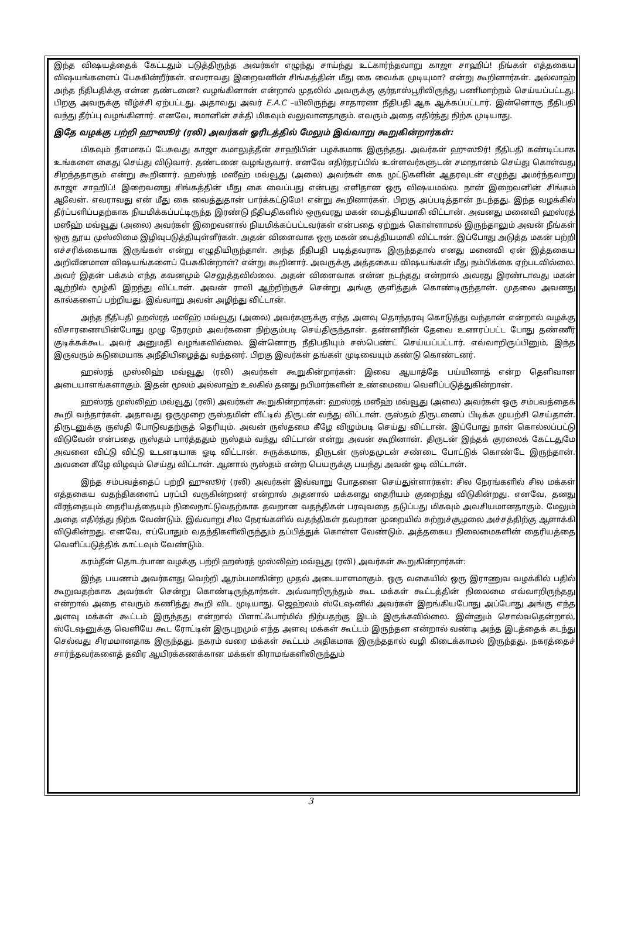இந்த விஷயத்தைக் கேட்டதும் படுத்திருந்த அவர்கள் எழுந்து சாய்ந்து உட்கார்ந்தவாறு காஜா சாஹிப்! நீங்கள் எத்தகைய விஷயங்களைப் பேசுகின்றீர்கள். எவராவது இறைவனின் சிங்கத்தின் மீது கை வைக்க முடியுமா? என்று கூறினார்கள். அல்லாஹ் அந்த நீதிபதிக்கு என்ன தண்டனை? வழங்கினான் என்றால் முதலில் அவருக்கு குர்தாஸ்பூரிலிருந்து பணிமாற்றம் செய்யப்பட்டது. பிறகு அவருக்கு வீழ்ச்சி ஏற்பட்டது. அதாவது அவர் E.A.C –யிலிருந்து சாதாரண நீதிபதி ஆக ஆக்கப்பட்டார். இன்னொரு நீதிபதி வந்து தீர்ப்பு வழங்கினார். எனவே, ஈமானின் சக்தி மிகவும் வலுவானதாகும். எவரும் அதை எதிர்த்து நிற்க முடியாது.
இதே வழக்கு பற்றி ஹுஸூர் (ரலி) அவர்கள் ஓரிடத்தில் மேலும் இவ்வாறு கூறுகின்றார்கள்:
மிகவும் நீளமாகப் பேசுவது காஜா கமாலுத்தீன் சாஹிபின் பழக்கமாக இருந்தது. அவர்கள் ஹுஸூர்! நீதிபதி கண்டிப்பாக உங்களை கைது செய்து விடுவார். தண்டனை வழங்குவார். எனவே எதிர்தரப்பில் உள்ளவர்களுடன் சமாதானம் செய்து கொள்வது சிறந்ததாகும் என்று கூறினார். ஹஸ்ரத் மஸீஹ் மவ்வூது (அலை) அவர்கள் கை முட்டுகளின் ஆதரவுடன் எழுந்து அமர்ந்தவாறு காஜா சாஹிப்! இறைவனது சிங்கத்தின் மீது கை வைப்பது என்பது எளிதான ஒரு விஷயமல்ல. நான் இறைவனின் சிங்கம் ஆவேன். எவராவது என் மீது கை வைத்துதான் பார்க்கட்டுமே! என்று கூறினார்கள். பிறகு அப்படித்தான் நடந்தது. இந்த வழக்கில் தீர்ப்பளிப்பதற்காக நியமிக்கப்பட்டிருந்த இரண்டு நீதிபதிகளில் ஒருவரது மகன் பைத்தியமாகி விட்டான். அவனது மனைவி ஹஸ்ரத் மஸீஹ் மவ்வூது (அலை) அவர்கள் இறைவனால் நியமிக்கப்பட்டவர்கள் என்பதை ஏற்றுக் கொள்ளாமல் இருந்தாலும் அவன் நீங்கள் ஒரு தூய முஸ்லிமை இழிவுபடுத்தியுள்ளீர்கள். அதன் விளைவாக ஒரு மகன் பைத்தியமாகி விட்டான். இப்போது அடுத்த மகன் பற்றி எச்சரிக்கையாக இருங்கள் என்று எழுதியிருந்தாள். அந்த நீதிபதி படித்தவராக இருந்ததால் எனது மனைவி ஏன் இத்தகைய அறிவீனமான விஷயங்களைப் பேசுகின்றாள்? என்று கூறினார். அவருக்கு அத்தகைய விஷயங்கள் மீது நம்பிக்கை ஏற்படவில்லை. அவர் இதன் பக்கம் எந்த கவனமும் செலுத்தவில்லை. அதன் விளைவாக என்ன நடந்தது என்றால் அவரது இரண்டாவது மகன் ஆற்றில் மூழ்கி இறந்து விட்டான். அவன் ராவி ஆற்றிற்குச் சென்று அங்கு குளித்துக் கொண்டிருந்தான். முதலை அவனது கால்களைப் பற்றியது. இவ்வாறு அவன் அழிந்து விட்டான்.
அந்த நீதிபதி ஹஸ்ரத் மஸீஹ் மவ்வூது (அலை) அவர்களுக்கு எந்த அளவு தொந்தரவு கொடுத்து வந்தான் என்றால் வழக்கு விசாரணையின்போது முழு நேரமும் அவர்களை நிற்கும்படி செய்திருந்தான். தண்ணீரின் தேவை உணரப்பட்ட போது தண்ணீர் குடிக்கக்கூட அவர் அனுமதி வழங்கவில்லை. இன்னொரு நீதிபதியும் சஸ்பெண்ட் செய்யப்பட்டார். எவ்வாறிருப்பினும், இந்த இருவரும் கடுமையாக அநீதியிழைத்து வந்தனர். பிறகு இவர்கள் தங்கள் முடிவையும் கண்டு கொண்டனர்.
ஹஸ்ரத் முஸ்லிஹ் மவ்வூது (ரலி) அவர்கள் கூறுகின்றார்கள்: இவை ஆயாத்தே பய்யினாத் என்ற தெளிவான அடையாளங்களாகும். இதன் மூலம் அல்லாஹ் உலகில் தனது நபிமார்களின் உண்மையை வெளிப்படுத்துகின்றான்.
ஹஸ்ரத் முஸ்லிஹ் மவ்வூது (ரலி) அவர்கள் கூறுகின்றார்கள்: ஹஸ்ரத் மஸீஹ் மவ்வூது (அலை) அவர்கள் ஒரு சம்பவத்தைக் கூறி வந்தார்கள். அதாவது ஒருமுறை ருஸ்தமின் வீட்டில் திருடன் வந்து விட்டான். ருஸ்தம் திருடனைப் பிடிக்க முயற்சி செய்தான். திருடனுக்கு குஸ்தி போடுவதற்குத் தெரியும். அவன் ருஸ்தமை கீழே விழும்படி செய்து விட்டான். இப்போது நான் கொல்லப்பட்டு விடுவேன் என்பதை ருஸ்தம் பார்த்ததும் ருஸ்தம் வந்து விட்டான் என்று அவன் கூறினான். திருடன் இந்தக் குரலைக் கேட்டதுமே அவனை விட்டு விட்டு உடனடியாக ஓடி விட்டான். சுருக்கமாக, திருடன் ருஸ்தமுடன் சண்டை போட்டுக் கொண்டே இருந்தான். அவனை கீழே விழவும் செய்து விட்டான். ஆனால் ருஸ்தம் என்ற பெயருக்கு பயந்து அவன் ஓடி விட்டான்.
இந்த சம்பவத்தைப் பற்றி ஹுஸூர் (ரலி) அவர்கள் இவ்வாறு போதனை செய்துள்ளார்கள்: சில நேரங்களில் சில மக்கள் எத்தகைய வதந்திகளைப் பரப்பி வருகின்றனர் என்றால் அதனால் மக்களது தைரியம் குறைந்து விடுகின்றது. எனவே, தனது வீரத்தையும் தைரியத்தையும் நிலைநாட்டுவதற்காக தவறான வதந்திகள் பரவுவதை தடுப்பது மிகவும் அவசியமானதாகும். மேலும் அதை எதிர்த்து நிற்க வேண்டும். இவ்வாறு சில நேரங்களில் வதந்திகள் தவறான முறையில் சுற்றுச்சூழலை அச்சத்திற்கு ஆளாக்கி விடுகின்றது. எனவே, எப்போதும் வதந்திகளிலிருந்தும் தப்பித்துக் கொள்ள வேண்டும். அத்தகைய நிலைமைகளின் தைரியத்தை வெளிப்படுத்திக் காட்டவும் வேண்டும்.
கரம்தீன் தொடர்பான வழக்கு பற்றி ஹஸ்ரத் முஸ்லிஹ் மவ்வூது (ரலி) அவர்கள் கூறுகின்றார்கள்:
இந்த பயணம் அவர்களது வெற்றி ஆரம்பமாகின்ற முதல் அடையாளமாகும். ஒரு வகையில் ஒரு இராணுவ வழக்கில் பதில் கூறுவதற்காக அவர்கள் சென்று கொண்டிருந்தார்கள். அவ்வாறிருந்தும் கூட மக்கள் கூட்டத்தின் நிலைமை எவ்வாறிருந்தது என்றால் அதை எவரும் கணித்து கூறி விட முடியாது. ஜெஹ்லம் ஸ்டேஷனில் அவர்கள் இறங்கியபோது அப்போது அங்கு எந்த அளவு மக்கள் கூட்டம் இருந்தது என்றால் பிளாட்ஃபார்மில் நிற்பதற்கு இடம் இருக்கவில்லை. இன்னும் சொல்வதென்றால், ஸ்டேஷனுக்கு வெளியே கூட ரோட்டின் இருபுறமும் எந்த அளவு மக்கள் கூட்டம் இருந்தன என்றால் வண்டி அந்த இடத்தைக் கடந்து செல்வது சிரமமானதாக இருந்தது. நகரம் வரை மக்கள் கூட்டம் அதிகமாக இருந்ததால் வழி கிடைக்காமல் இருந்தது. நகரத்தைச் சார்ந்தவர்களைத் தவிர ஆயிரக்கணக்கான மக்கள் கிராமங்களிலிருந்தும்
3